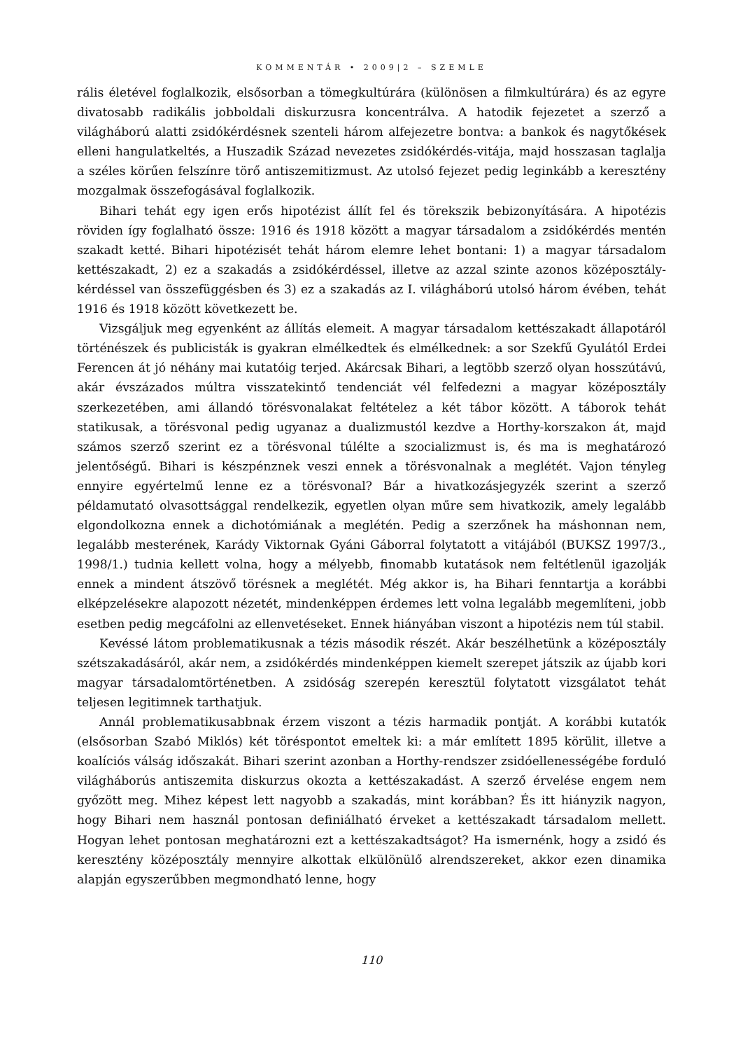KOMMENTÁR • 2009|2 – SZEMLE
rális életével foglalkozik, elsősorban a tömegkultúrára (különösen a filmkultúrára) és az egyre divatosabb radikális jobboldali diskurzusra koncentrálva. A hatodik fejezetet a szerző a világháború alatti zsidókérdésnek szenteli három alfejezetre bontva: a bankok és nagytőkések elleni hangulatkeltés, a Huszadik Század nevezetes zsidókérdés-vitája, majd hosszasan taglalja a széles körűen felszínre törő antiszemitizmust. Az utolsó fejezet pedig leginkább a keresztény mozgalmak összefogásával foglalkozik.
Bihari tehát egy igen erős hipotézist állít fel és törekszik bebizonyítására. A hipotézis röviden így foglalható össze: 1916 és 1918 között a magyar társadalom a zsidókérdés mentén szakadt ketté. Bihari hipotézisét tehát három elemre lehet bontani: 1) a magyar társadalom kettészakadt, 2) ez a szakadás a zsidókérdéssel, illetve az azzal szinte azonos középosztály-kérdéssel van összefüggésben és 3) ez a szakadás az I. világháború utolsó három évében, tehát 1916 és 1918 között következett be.
Vizsgáljuk meg egyenként az állítás elemeit. A magyar társadalom kettészakadt állapotáról történészek és publicisták is gyakran elmélkedtek és elmélkednek: a sor Szekfű Gyulától Erdei Ferencen át jó néhány mai kutatóig terjed. Akárcsak Bihari, a legtöbb szerző olyan hosszútávú, akár évszázados múltra visszatekintő tendenciát vél felfedezni a magyar középosztály szerkezetében, ami állandó törésvonalakat feltételez a két tábor között. A táborok tehát statikusak, a törésvonal pedig ugyanaz a dualizmustól kezdve a Horthy-korszakon át, majd számos szerző szerint ez a törésvonal túlélte a szocializmust is, és ma is meghatározó jelentőségű. Bihari is készpénznek veszi ennek a törésvonalnak a meglétét. Vajon tényleg ennyire egyértelmű lenne ez a törésvonal? Bár a hivatkozásjegyzék szerint a szerző példamutató olvasottsággal rendelkezik, egyetlen olyan műre sem hivatkozik, amely legalább elgondolkozna ennek a dichotómiának a meglétén. Pedig a szerzőnek ha máshonnan nem, legalább mesterének, Karády Viktornak Gyáni Gáborral folytatott a vitájából (BUKSZ 1997/3., 1998/1.) tudnia kellett volna, hogy a mélyebb, finomabb kutatások nem feltétlenül igazolják ennek a mindent átszövő törésnek a meglétét. Még akkor is, ha Bihari fenntartja a korábbi elképzelésekre alapozott nézetét, mindenképpen érdemes lett volna legalább megemlíteni, jobb esetben pedig megcáfolni az ellenvetéseket. Ennek hiányában viszont a hipotézis nem túl stabil.
Kevéssé látom problematikusnak a tézis második részét. Akár beszélhetünk a középosztály szétszakadásáról, akár nem, a zsidókérdés mindenképpen kiemelt szerepet játszik az újabb kori magyar társadalomtörténetben. A zsidóság szerepén keresztül folytatott vizsgálatot tehát teljesen legitimnek tarthatjuk.
Annál problematikusabbnak érzem viszont a tézis harmadik pontját. A korábbi kutatók (elsősorban Szabó Miklós) két töréspontot emeltek ki: a már említett 1895 körülit, illetve a koalíciós válság időszakát. Bihari szerint azonban a Horthy-rendszer zsidóellenességébe forduló világháborús antiszemita diskurzus okozta a kettészakadást. A szerző érvelése engem nem győzött meg. Mihez képest lett nagyobb a szakadás, mint korábban? És itt hiányzik nagyon, hogy Bihari nem használ pontosan definiálható érveket a kettészakadt társadalom mellett. Hogyan lehet pontosan meghatározni ezt a kettészakadtságot? Ha ismernénk, hogy a zsidó és keresztény középosztály mennyire alkottak elkülönülő alrendszereket, akkor ezen dinamika alapján egyszerűbben megmondható lenne, hogy
110